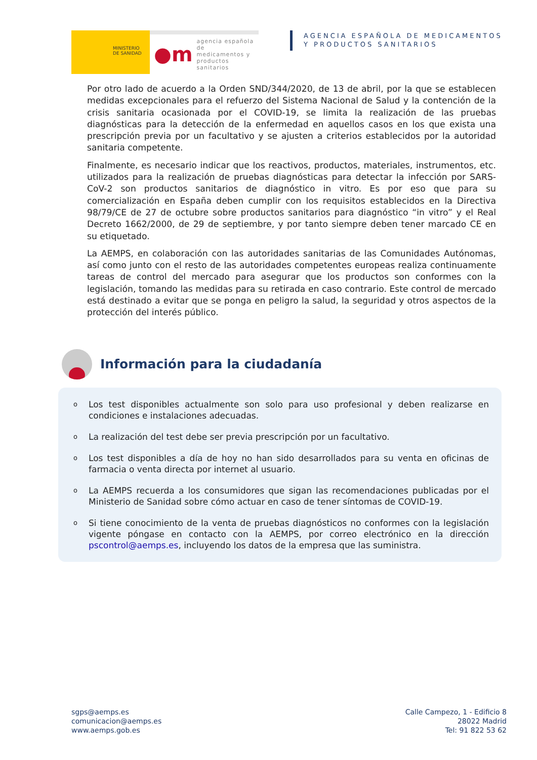MINISTERIO
DE SANIDAD
●m agencia española de
medicamentos y
productos sanitarios
AGENCIA ESPAÑOLA DE MEDICAMENTOS
Y PRODUCTOS SANITARIOS
Por otro lado de acuerdo a la Orden SND/344/2020, de 13 de abril, por la que se establecen medidas excepcionales para el refuerzo del Sistema Nacional de Salud y la contención de la crisis sanitaria ocasionada por el COVID-19, se limita la realización de las pruebas diagnósticas para la detección de la enfermedad en aquellos casos en los que exista una prescripción previa por un facultativo y se ajusten a criterios establecidos por la autoridad sanitaria competente.
Finalmente, es necesario indicar que los reactivos, productos, materiales, instrumentos, etc. utilizados para la realización de pruebas diagnósticas para detectar la infección por SARS-CoV-2 son productos sanitarios de diagnóstico in vitro. Es por eso que para su comercialización en España deben cumplir con los requisitos establecidos en la Directiva 98/79/CE de 27 de octubre sobre productos sanitarios para diagnóstico “in vitro” y el Real Decreto 1662/2000, de 29 de septiembre, y por tanto siempre deben tener marcado CE en su etiquetado.
La AEMPS, en colaboración con las autoridades sanitarias de las Comunidades Autónomas, así como junto con el resto de las autoridades competentes europeas realiza continuamente tareas de control del mercado para asegurar que los productos son conformes con la legislación, tomando las medidas para su retirada en caso contrario. Este control de mercado está destinado a evitar que se ponga en peligro la salud, la seguridad y otros aspectos de la protección del interés público.
Información para la ciudadanía
o Los test disponibles actualmente son solo para uso profesional y deben realizarse en condiciones e instalaciones adecuadas.
o La realización del test debe ser previa prescripción por un facultativo.
o Los test disponibles a día de hoy no han sido desarrollados para su venta en oficinas de farmacia o venta directa por internet al usuario.
o La AEMPS recuerda a los consumidores que sigan las recomendaciones publicadas por el Ministerio de Sanidad sobre cómo actuar en caso de tener síntomas de COVID-19.
o Si tiene conocimiento de la venta de pruebas diagnósticos no conformes con la legislación vigente póngase en contacto con la AEMPS, por correo electrónico en la dirección pscontrol@aemps.es, incluyendo los datos de la empresa que las suministra.
sgps@aemps.es
comunicacion@aemps.es
www.aemps.gob.es
Calle Campezo, 1 - Edificio 8
28022 Madrid
Tel: 91 822 53 62